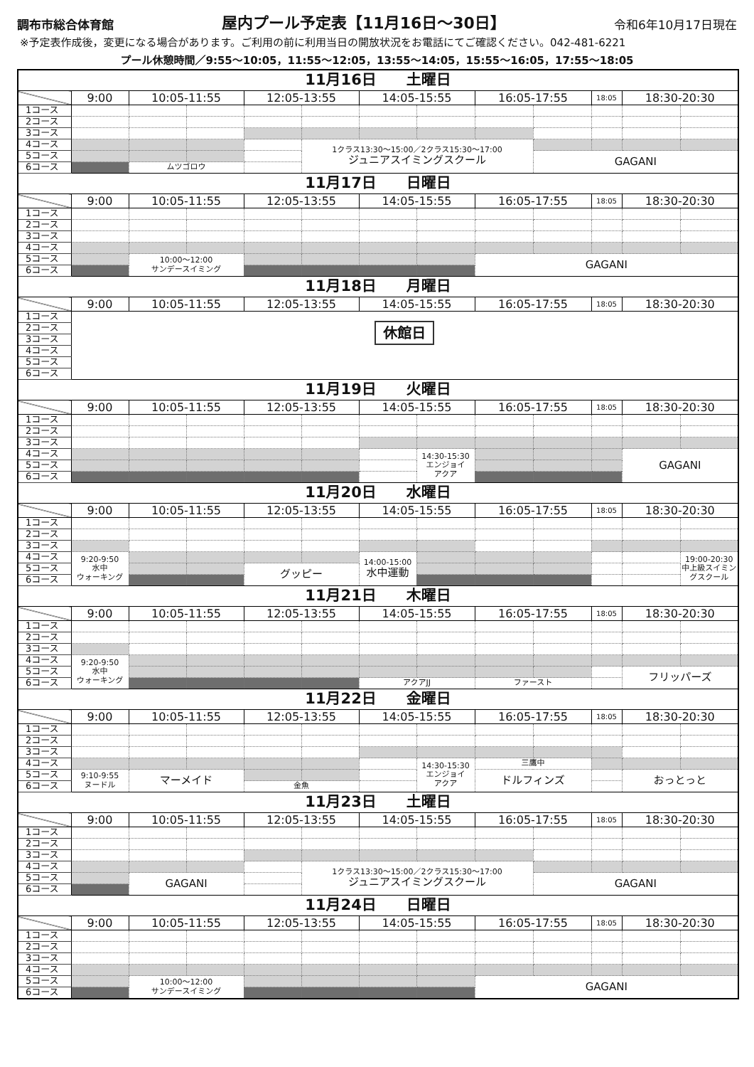調布市総合体育館 屋内プール予定表【11月16日～30日】 令和6年10月17日現在
※予定表作成後，変更になる場合があります。ご利用の前に利用当日の開放状況をお電話にてご確認ください。042-481-6221
プール休憩時間／9:55～10:05，11:55～12:05，13:55～14:05，15:55～16:05，17:55～18:05
| 11月16日 土曜日 | | | | | | | | | | | | |
| | 9:00 | 10:05-11:55 | | 12:05-13:55 | | 14:05-15:55 | | 16:05-17:55 | | 18:05 | 18:30-20:30 | |
| 1コース | | | | | | | | | | | | |
| 2コース | | | | | | | | | | | | |
| 3コース | | | | | | | | | | | | |
| 4コース | | | | | 1クラス13:30～15:00／2クラス15:30～17:00 ジュニアスイミングスクール | | | | | | | |
| 5コース | | | | | | | | | GAGANI | | | |
| 6コース | | ムツゴロウ | | | | | | | | | | |
| 11月17日 日曜日 | | | | | | | | | | | | |
| | 9:00 | 10:05-11:55 | | 12:05-13:55 | | 14:05-15:55 | | 16:05-17:55 | | 18:05 | 18:30-20:30 | |
| 1コース | | | | | | | | | | | | |
| 2コース | | | | | | | | | | | | |
| 3コース | | | | | | | | | | | | |
| 4コース | | | | | | | | | | | | |
| 5コース | | 10:00～12:00 サンデースイミング | | | | | | GAGANI | | | | |
| 6コース | | | | | | | | | | | | |
| 11月18日 月曜日 | | | | | | | | | | | | |
| | 9:00 | 10:05-11:55 | | 12:05-13:55 | | 14:05-15:55 | | 16:05-17:55 | | 18:05 | 18:30-20:30 | |
| 1コース | 休館日 | | | | | | | | | | | |
| 2コース | | | | | | | | | | | | |
| 3コース | | | | | | | | | | | | |
| 4コース | | | | | | | | | | | | |
| 5コース | | | | | | | | | | | | |
| 6コース | | | | | | | | | | | | |
| 11月19日 火曜日 | | | | | | | | | | | | |
| | 9:00 | 10:05-11:55 | | 12:05-13:55 | | 14:05-15:55 | | 16:05-17:55 | | 18:05 | 18:30-20:30 | |
| 1コース | | | | | | | | | | | | |
| 2コース | | | | | | | | | | | | |
| 3コース | | | | | | | | | | | | |
| 4コース | | | | | | | 14:30-15:30 エンジョイ アクア | | | | GAGANI | |
| 5コース | | | | | | | | | | | | |
| 6コース | | | | | | | | | | | | |
| 11月20日 水曜日 | | | | | | | | | | | | |
| | 9:00 | 10:05-11:55 | | 12:05-13:55 | | 14:05-15:55 | | 16:05-17:55 | | 18:05 | 18:30-20:30 | |
| 1コース | | | | | | | | | | | | |
| 2コース | | | | | | | | | | | | |
| 3コース | | | | | | | | | | | | |
| 4コース | 9:20-9:50 水中 ウォーキング | | | | | 14:00-15:00 水中運動 | | | | | | 19:00-20:30 中上級スイミングスクール |
| 5コース | | | | グッピー | | | | | | | | |
| 6コース | | | | | | | | | | | | |
| 11月21日 木曜日 | | | | | | | | | | | | |
| | 9:00 | 10:05-11:55 | | 12:05-13:55 | | 14:05-15:55 | | 16:05-17:55 | | 18:05 | 18:30-20:30 | |
| 1コース | | | | | | | | | | | | |
| 2コース | | | | | | | | | | | | |
| 3コース | | | | | | | | | | | | |
| 4コース | 9:20-9:50 水中 ウォーキング | | | | | | | | | | | |
| 5コース | | | | | | | | | | | フリッパーズ | |
| 6コース | | | | | | アクアJJ | | ファースト | | | | |
| 11月22日 金曜日 | | | | | | | | | | | | |
| | 9:00 | 10:05-11:55 | | 12:05-13:55 | | 14:05-15:55 | | 16:05-17:55 | | 18:05 | 18:30-20:30 | |
| 1コース | | | | | | | | | | | | |
| 2コース | | | | | | | | | | | | |
| 3コース | | | | | | | | | | | | |
| 4コース | | | | | | | 14:30-15:30 エンジョイ アクア | 三鷹中 | | | | |
| 5コース | 9:10-9:55 ヌードル | マーメイド | | | | | | ドルフィンズ | | | おっとっと | |
| 6コース | | | | 金魚 | | | | | | | | |
| 11月23日 土曜日 | | | | | | | | | | | | |
| | 9:00 | 10:05-11:55 | | 12:05-13:55 | | 14:05-15:55 | | 16:05-17:55 | | 18:05 | 18:30-20:30 | |
| 1コース | | | | | | | | | | | | |
| 2コース | | | | | | | | | | | | |
| 3コース | | | | | | | | | | | | |
| 4コース | | | | | 1クラス13:30～15:00／2クラス15:30～17:00 ジュニアスイミングスクール | | | | | | | |
| 5コース | | GAGANI | | | | | | | GAGANI | | | |
| 6コース | | | | | | | | | | | | |
| 11月24日 日曜日 | | | | | | | | | | | | |
| | 9:00 | 10:05-11:55 | | 12:05-13:55 | | 14:05-15:55 | | 16:05-17:55 | | 18:05 | 18:30-20:30 | |
| 1コース | | | | | | | | | | | | |
| 2コース | | | | | | | | | | | | |
| 3コース | | | | | | | | | | | | |
| 4コース | | | | | | | | | | | | |
| 5コース | | 10:00～12:00 サンデースイミング | | | | | | GAGANI | | | | |
| 6コース | | | | | | | | | | | | |